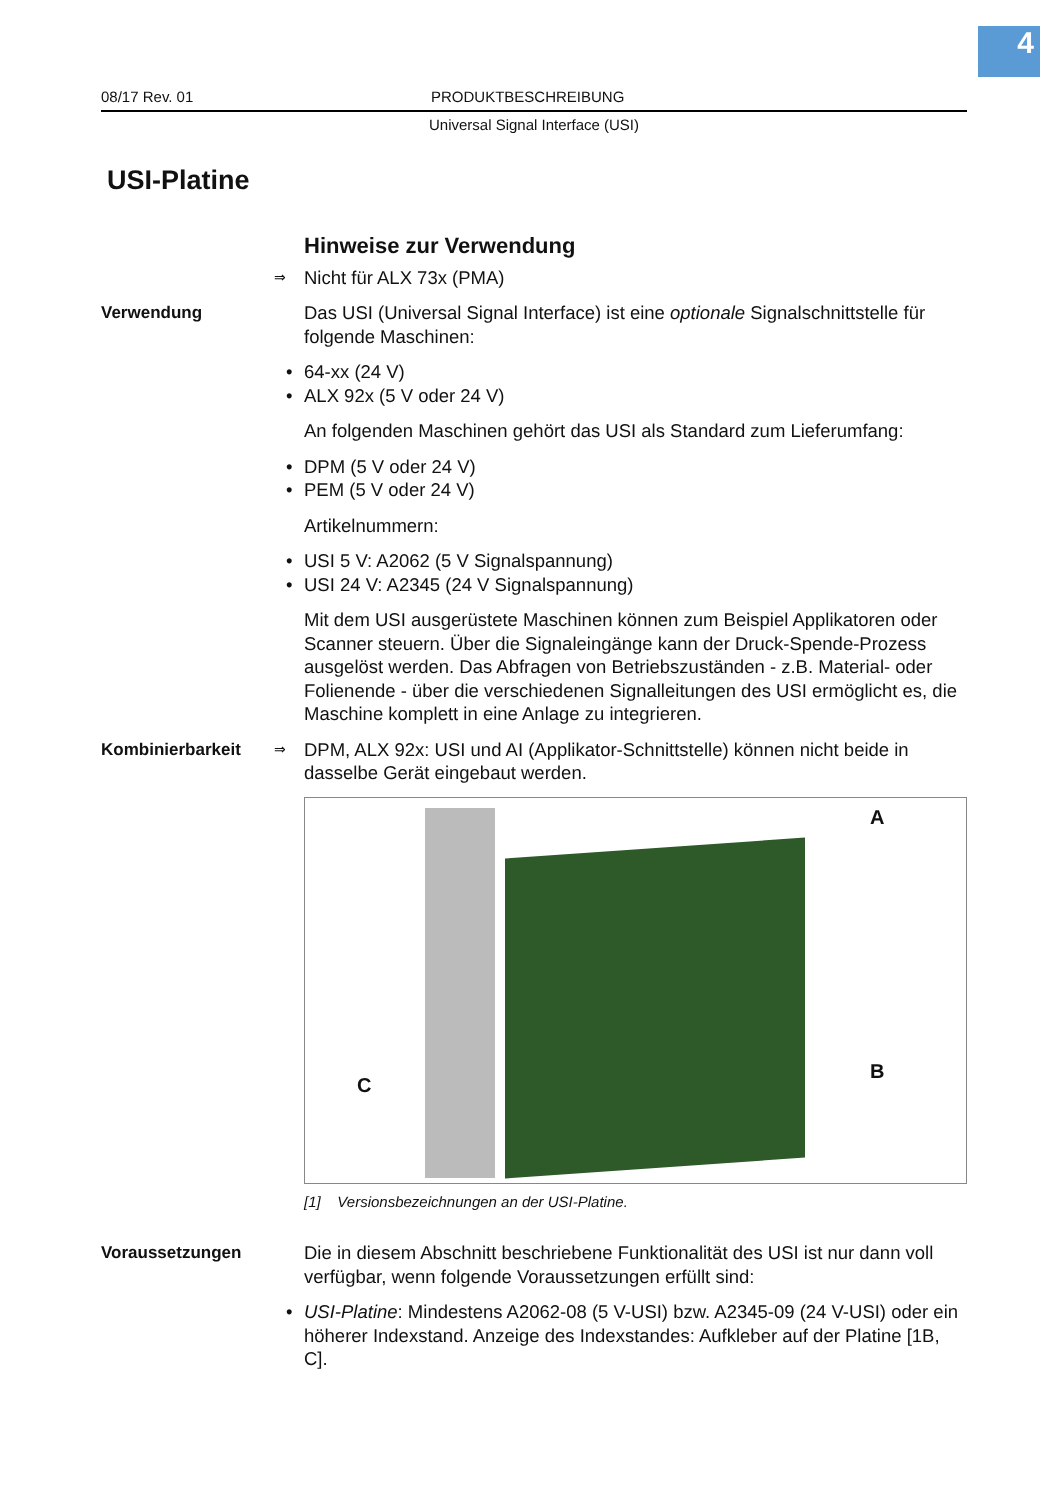4
08/17 Rev. 01 PRODUKTBESCHREIBUNG
Universal Signal Interface (USI)
USI-Platine
Hinweise zur Verwendung
⇒ Nicht für ALX 73x (PMA)
Verwendung Das USI (Universal Signal Interface) ist eine optionale Signalschnittstelle für folgende Maschinen:
• 64-xx (24 V)
• ALX 92x (5 V oder 24 V)
An folgenden Maschinen gehört das USI als Standard zum Lieferumfang:
• DPM (5 V oder 24 V)
• PEM (5 V oder 24 V)
Artikelnummern:
• USI 5 V: A2062 (5 V Signalspannung)
• USI 24 V: A2345 (24 V Signalspannung)
Mit dem USI ausgerüstete Maschinen können zum Beispiel Applikatoren oder Scanner steuern. Über die Signaleingänge kann der Druck-Spende-Prozess ausgelöst werden. Das Abfragen von Betriebszuständen - z.B. Material- oder Folienende - über die verschiedenen Signalleitungen des USI ermöglicht es, die Maschine komplett in eine Anlage zu integrieren.
Kombinierbarkeit
⇒ DPM, ALX 92x: USI und AI (Applikator-Schnittstelle) können nicht beide in dasselbe Gerät eingebaut werden.
A
B
C
[1] Versionsbezeichnungen an der USI-Platine.
Voraussetzungen Die in diesem Abschnitt beschriebene Funktionalität des USI ist nur dann voll verfügbar, wenn folgende Voraussetzungen erfüllt sind:
• USI-Platine: Mindestens A2062-08 (5 V-USI) bzw. A2345-09 (24 V-USI) oder ein höherer Indexstand. Anzeige des Indexstandes: Aufkleber auf der Platine [1B, C].